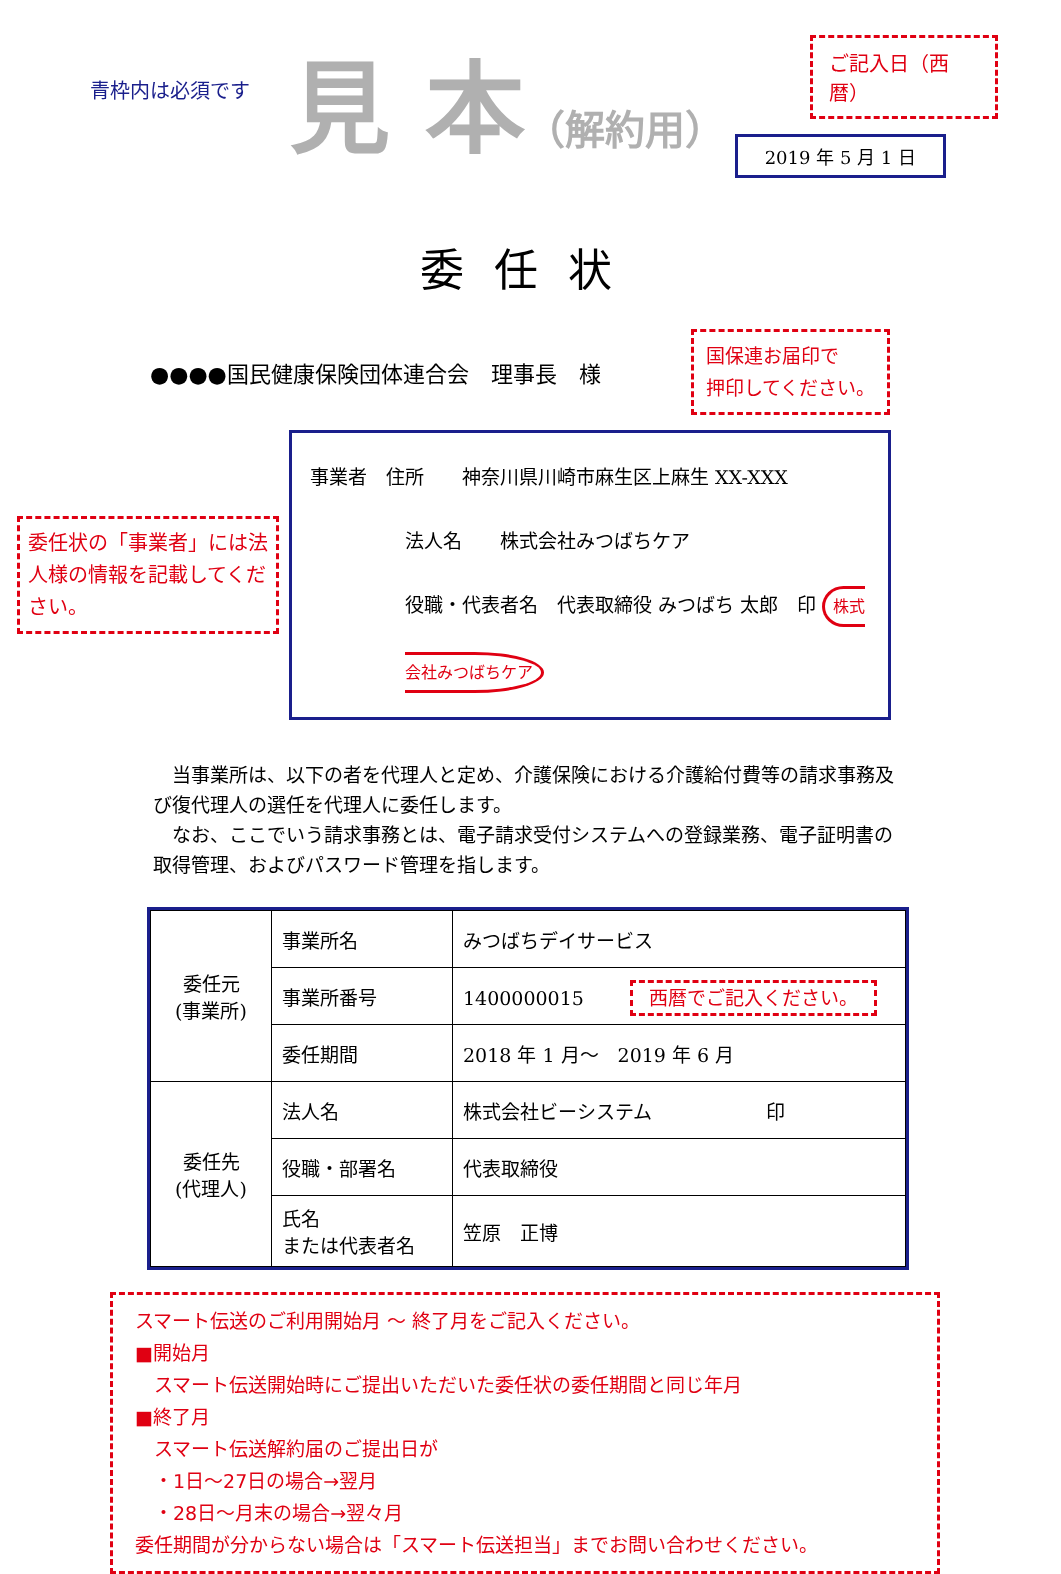青枠内は必須です
見 本（解約用）
ご記入日（西暦）
2019 年 5 月 1 日
委任状
●●●●国民健康保険団体連合会　理事長　様
国保連お届印で
押印してください。
委任状の「事業者」には法人様の情報を記載してください。
事業者　住所　　神奈川県川崎市麻生区上麻生 XX-XXX
法人名　　株式会社みつばちケア
役職・代表者名　代表取締役 みつばち 太郎　印 株式会社みつばちケア
　当事業所は、以下の者を代理人と定め、介護保険における介護給付費等の請求事務及び復代理人の選任を代理人に委任します。
　なお、ここでいう請求事務とは、電子請求受付システムへの登録業務、電子証明書の取得管理、およびパスワード管理を指します。
| 委任元 (事業所) | 事業所名 | みつばちデイサービス |
| | 事業所番号 | 1400000015 西暦でご記入ください。 |
| | 委任期間 | 2018 年 1 月～ 2019 年 6 月 |
| 委任先 (代理人) | 法人名 | 株式会社ビーシステム 印 |
| | 役職・部署名 | 代表取締役 |
| | 氏名 または代表者名 | 笠原 正博 |
スマート伝送のご利用開始月 ～ 終了月をご記入ください。
■開始月
　スマート伝送開始時にご提出いただいた委任状の委任期間と同じ年月
■終了月
　スマート伝送解約届のご提出日が
　・1日～27日の場合→翌月
　・28日～月末の場合→翌々月
委任期間が分からない場合は「スマート伝送担当」までお問い合わせください。